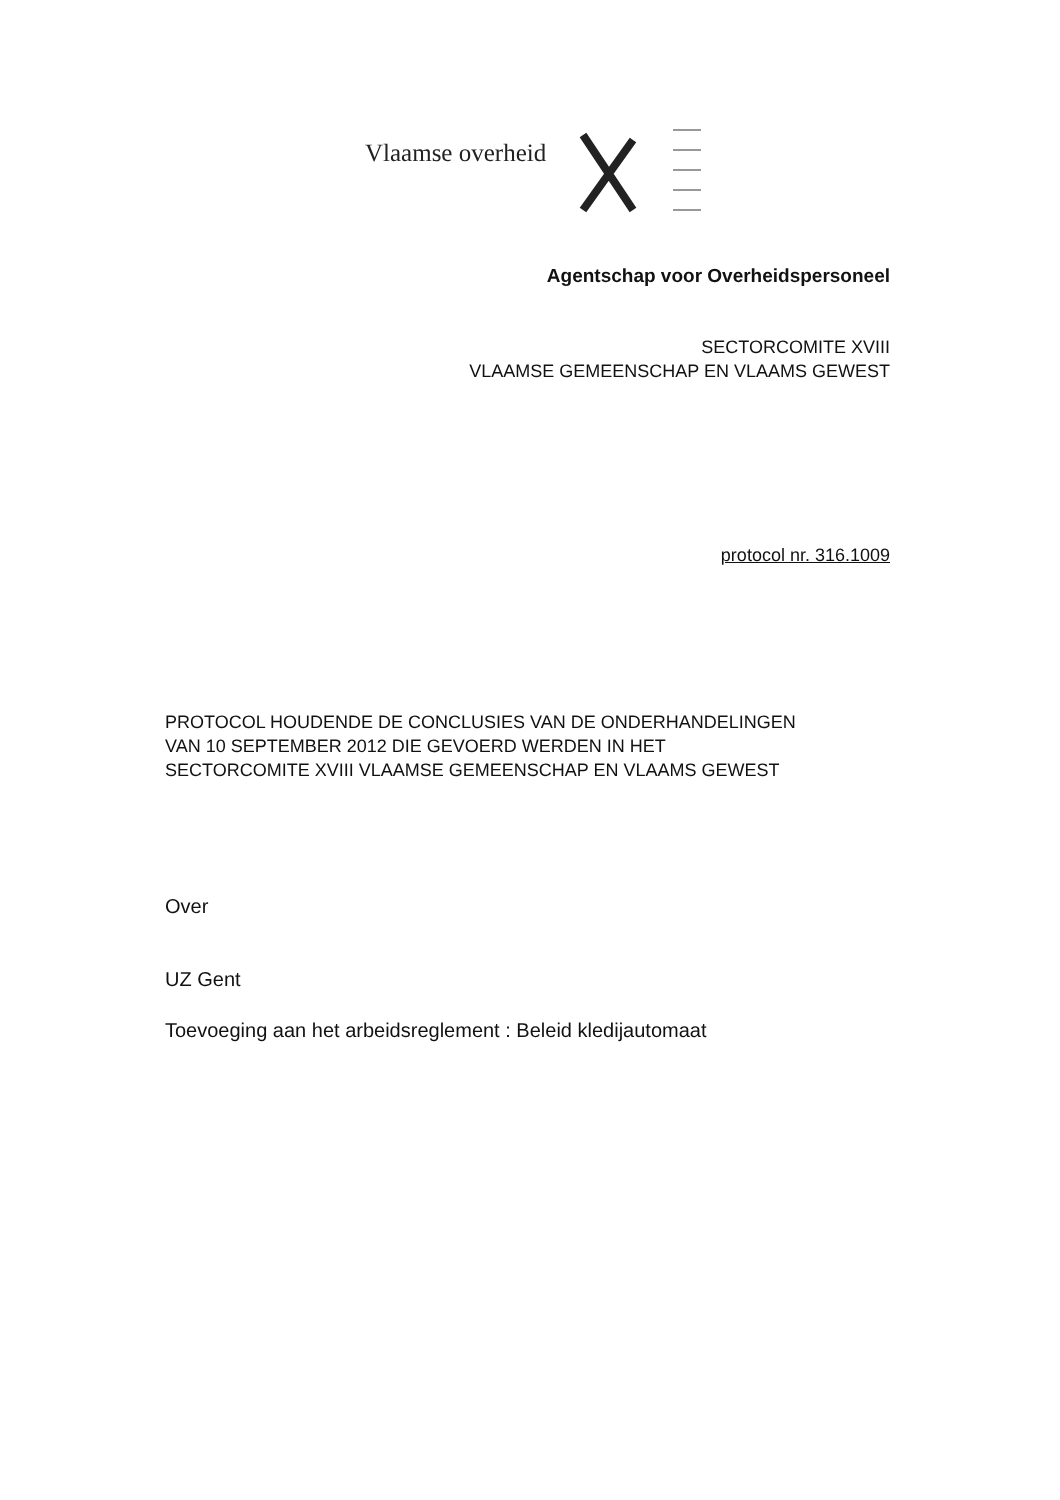Vlaamse overheid
Agentschap voor Overheidspersoneel
SECTORCOMITE XVIII
VLAAMSE GEMEENSCHAP EN VLAAMS GEWEST
protocol nr. 316.1009
PROTOCOL HOUDENDE DE CONCLUSIES VAN DE ONDERHANDELINGEN
VAN 10 SEPTEMBER 2012 DIE GEVOERD WERDEN IN HET
SECTORCOMITE XVIII VLAAMSE GEMEENSCHAP EN VLAAMS GEWEST
Over
UZ Gent
Toevoeging aan het arbeidsreglement : Beleid kledijautomaat